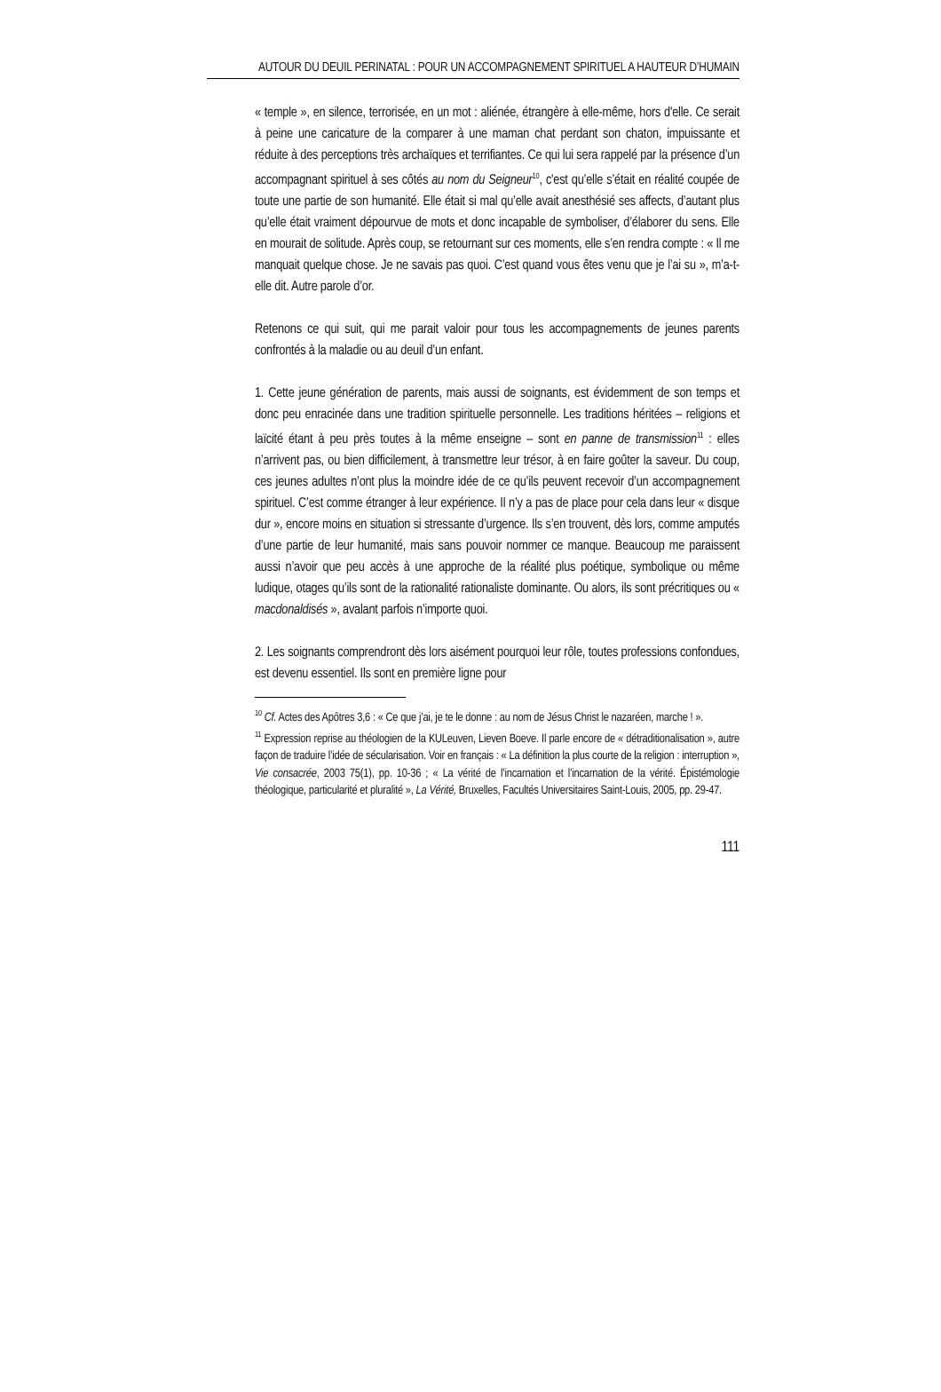AUTOUR DU DEUIL PERINATAL : POUR UN ACCOMPAGNEMENT SPIRITUEL A HAUTEUR D’HUMAIN
« temple », en silence, terrorisée, en un mot : aliénée, étrangère à elle-même, hors d'elle. Ce serait à peine une caricature de la comparer à une maman chat perdant son chaton, impuissante et réduite à des perceptions très archaïques et terrifiantes. Ce qui lui sera rappelé par la présence d’un accompagnant spirituel à ses côtés au nom du Seigneur<sup>10</sup>, c'est qu’elle s’était en réalité coupée de toute une partie de son humanité. Elle était si mal qu’elle avait anesthésié ses affects, d’autant plus qu’elle était vraiment dépourvue de mots et donc incapable de symboliser, d’élaborer du sens. Elle en mourait de solitude. Après coup, se retournant sur ces moments, elle s’en rendra compte : « Il me manquait quelque chose. Je ne savais pas quoi. C’est quand vous êtes venu que je l’ai su », m’a-t-elle dit. Autre parole d’or.
Retenons ce qui suit, qui me parait valoir pour tous les accompagnements de jeunes parents confrontés à la maladie ou au deuil d’un enfant.
1. Cette jeune génération de parents, mais aussi de soignants, est évidemment de son temps et donc peu enracinée dans une tradition spirituelle personnelle. Les traditions héritées – religions et laïcité étant à peu près toutes à la même enseigne – sont en panne de transmission<sup>11</sup> : elles n’arrivent pas, ou bien difficilement, à transmettre leur trésor, à en faire goûter la saveur. Du coup, ces jeunes adultes n’ont plus la moindre idée de ce qu’ils peuvent recevoir d’un accompagnement spirituel. C’est comme étranger à leur expérience. Il n’y a pas de place pour cela dans leur « disque dur », encore moins en situation si stressante d’urgence. Ils s’en trouvent, dès lors, comme amputés d’une partie de leur humanité, mais sans pouvoir nommer ce manque. Beaucoup me paraissent aussi n’avoir que peu accès à une approche de la réalité plus poétique, symbolique ou même ludique, otages qu’ils sont de la rationalité rationaliste dominante. Ou alors, ils sont précritiques ou « macdonaldisés », avalant parfois n’importe quoi.
2. Les soignants comprendront dès lors aisément pourquoi leur rôle, toutes professions confondues, est devenu essentiel. Ils sont en première ligne pour
<sup>10</sup> Cf. Actes des Apôtres 3,6 : « Ce que j’ai, je te le donne : au nom de Jésus Christ le nazaréen, marche ! ».
<sup>11</sup> Expression reprise au théologien de la KULeuven, Lieven Boeve. Il parle encore de « détraditionalisation », autre façon de traduire l’idée de sécularisation. Voir en français : « La définition la plus courte de la religion : interruption », Vie consacrée, 2003 75(1), pp. 10-36 ; « La vérité de l’incarnation et l’incarnation de la vérité. Épistémologie théologique, particularité et pluralité », La Vérité, Bruxelles, Facultés Universitaires Saint-Louis, 2005, pp. 29-47.
111